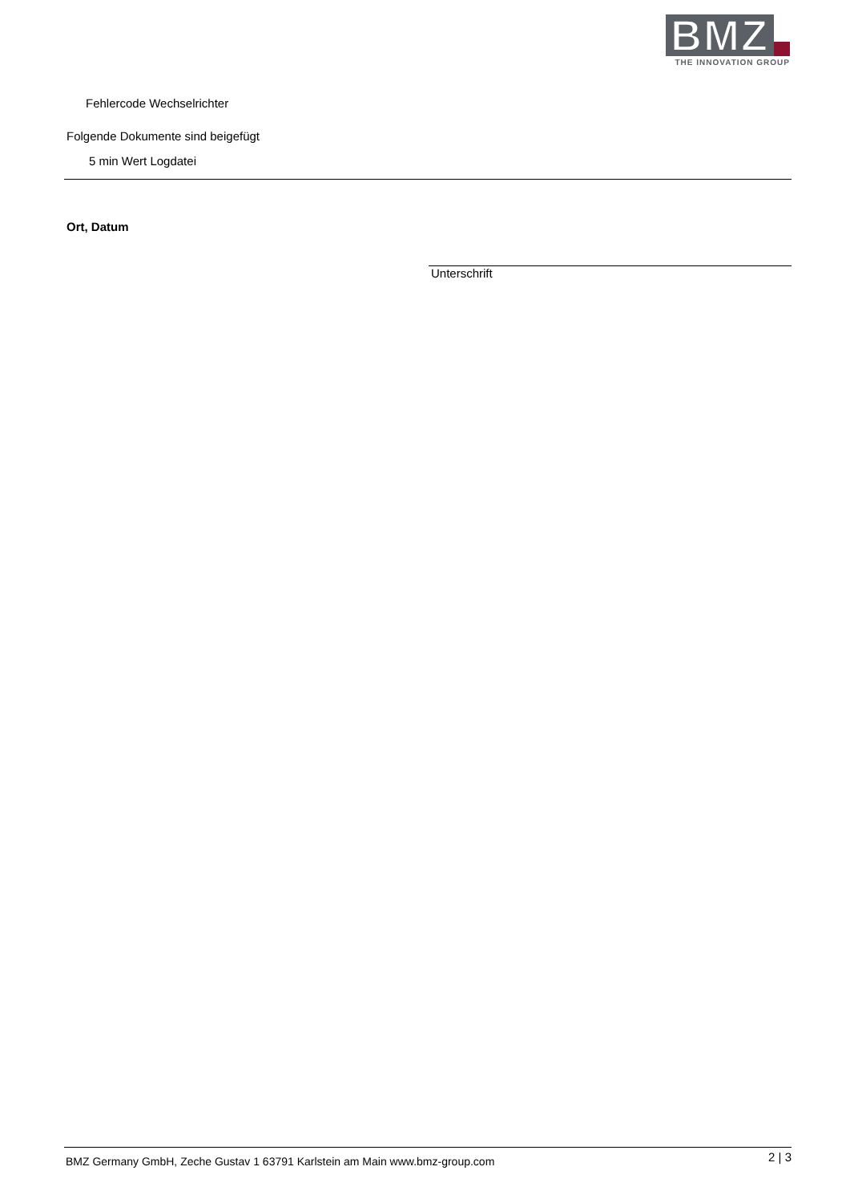BMZ
THE INNOVATION GROUP
Fehlercode Wechselrichter
Folgende Dokumente sind beigefügt
5 min Wert Logdatei
Ort, Datum
Unterschrift
BMZ Germany GmbH, Zeche Gustav 1 63791 Karlstein am Main www.bmz-group.com
2 | 3